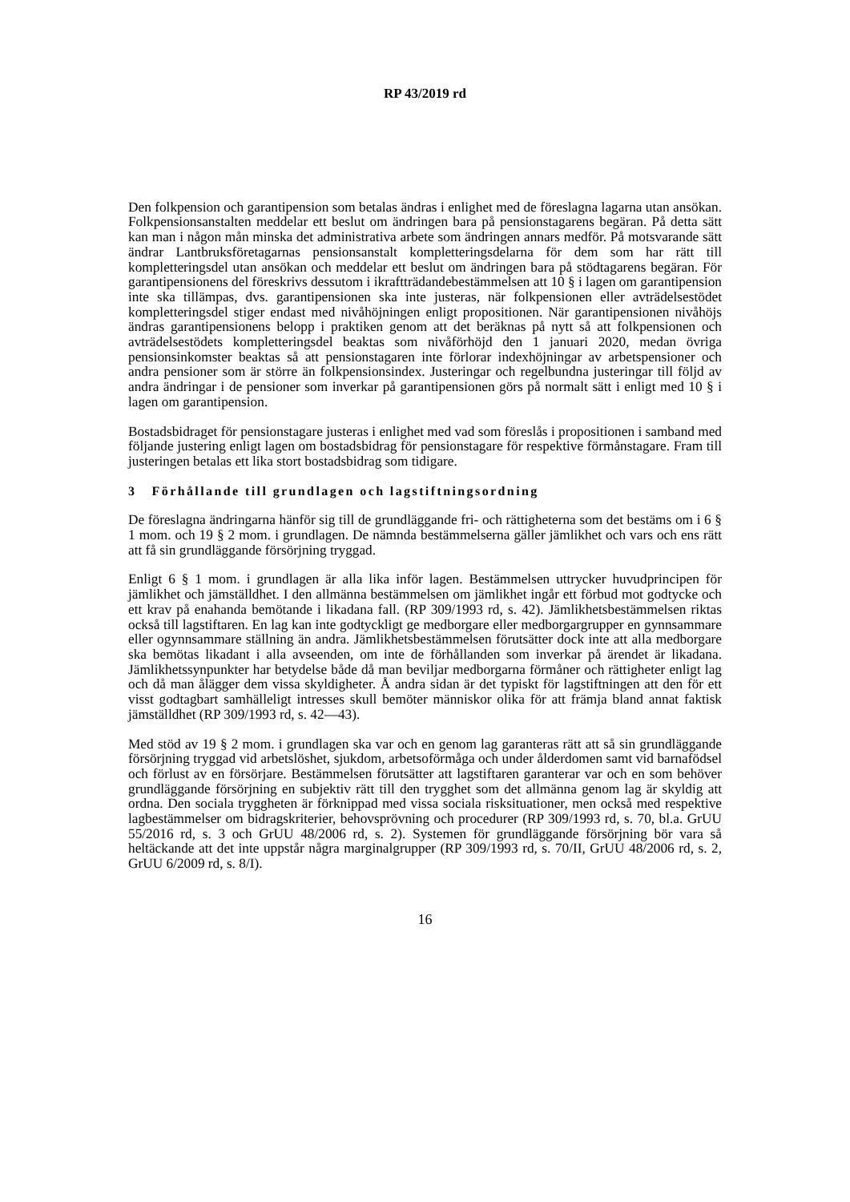RP 43/2019 rd
Den folkpension och garantipension som betalas ändras i enlighet med de föreslagna lagarna utan ansökan. Folkpensionsanstalten meddelar ett beslut om ändringen bara på pensionstagarens begäran. På detta sätt kan man i någon mån minska det administrativa arbete som ändringen annars medför. På motsvarande sätt ändrar Lantbruksföretagarnas pensionsanstalt kompletteringsdelarna för dem som har rätt till kompletteringsdel utan ansökan och meddelar ett beslut om ändringen bara på stödtagarens begäran. För garantipensionens del föreskrivs dessutom i ikraftträdandebestämmelsen att 10 § i lagen om garantipension inte ska tillämpas, dvs. garantipensionen ska inte justeras, när folkpensionen eller avträdelsestödet kompletteringsdel stiger endast med nivåhöjningen enligt propositionen. När garantipensionen nivåhöjs ändras garantipensionens belopp i praktiken genom att det beräknas på nytt så att folkpensionen och avträdelsestödets kompletteringsdel beaktas som nivåförhöjd den 1 januari 2020, medan övriga pensionsinkomster beaktas så att pensionstagaren inte förlorar indexhöjningar av arbetspensioner och andra pensioner som är större än folkpensionsindex. Justeringar och regelbundna justeringar till följd av andra ändringar i de pensioner som inverkar på garantipensionen görs på normalt sätt i enligt med 10 § i lagen om garantipension.
Bostadsbidraget för pensionstagare justeras i enlighet med vad som föreslås i propositionen i samband med följande justering enligt lagen om bostadsbidrag för pensionstagare för respektive förmånstagare. Fram till justeringen betalas ett lika stort bostadsbidrag som tidigare.
3 Förhållande till grundlagen och lagstiftningsordning
De föreslagna ändringarna hänför sig till de grundläggande fri- och rättigheterna som det bestäms om i 6 § 1 mom. och 19 § 2 mom. i grundlagen. De nämnda bestämmelserna gäller jämlikhet och vars och ens rätt att få sin grundläggande försörjning tryggad.
Enligt 6 § 1 mom. i grundlagen är alla lika inför lagen. Bestämmelsen uttrycker huvudprincipen för jämlikhet och jämställdhet. I den allmänna bestämmelsen om jämlikhet ingår ett förbud mot godtycke och ett krav på enahanda bemötande i likadana fall. (RP 309/1993 rd, s. 42). Jämlikhetsbestämmelsen riktas också till lagstiftaren. En lag kan inte godtyckligt ge medborgare eller medborgargrupper en gynnsammare eller ogynnsammare ställning än andra. Jämlikhetsbestämmelsen förutsätter dock inte att alla medborgare ska bemötas likadant i alla avseenden, om inte de förhållanden som inverkar på ärendet är likadana. Jämlikhetssynpunkter har betydelse både då man beviljar medborgarna förmåner och rättigheter enligt lag och då man ålägger dem vissa skyldigheter. Å andra sidan är det typiskt för lagstiftningen att den för ett visst godtagbart samhälleligt intresses skull bemöter människor olika för att främja bland annat faktisk jämställdhet (RP 309/1993 rd, s. 42—43).
Med stöd av 19 § 2 mom. i grundlagen ska var och en genom lag garanteras rätt att så sin grundläggande försörjning tryggad vid arbetslöshet, sjukdom, arbetsoförmåga och under ålderdomen samt vid barnafödsel och förlust av en försörjare. Bestämmelsen förutsätter att lagstiftaren garanterar var och en som behöver grundläggande försörjning en subjektiv rätt till den trygghet som det allmänna genom lag är skyldig att ordna. Den sociala tryggheten är förknippad med vissa sociala risksituationer, men också med respektive lagbestämmelser om bidragskriterier, behovsprövning och procedurer (RP 309/1993 rd, s. 70, bl.a. GrUU 55/2016 rd, s. 3 och GrUU 48/2006 rd, s. 2). Systemen för grundläggande försörjning bör vara så heltäckande att det inte uppstår några marginalgrupper (RP 309/1993 rd, s. 70/II, GrUU 48/2006 rd, s. 2, GrUU 6/2009 rd, s. 8/I).
16